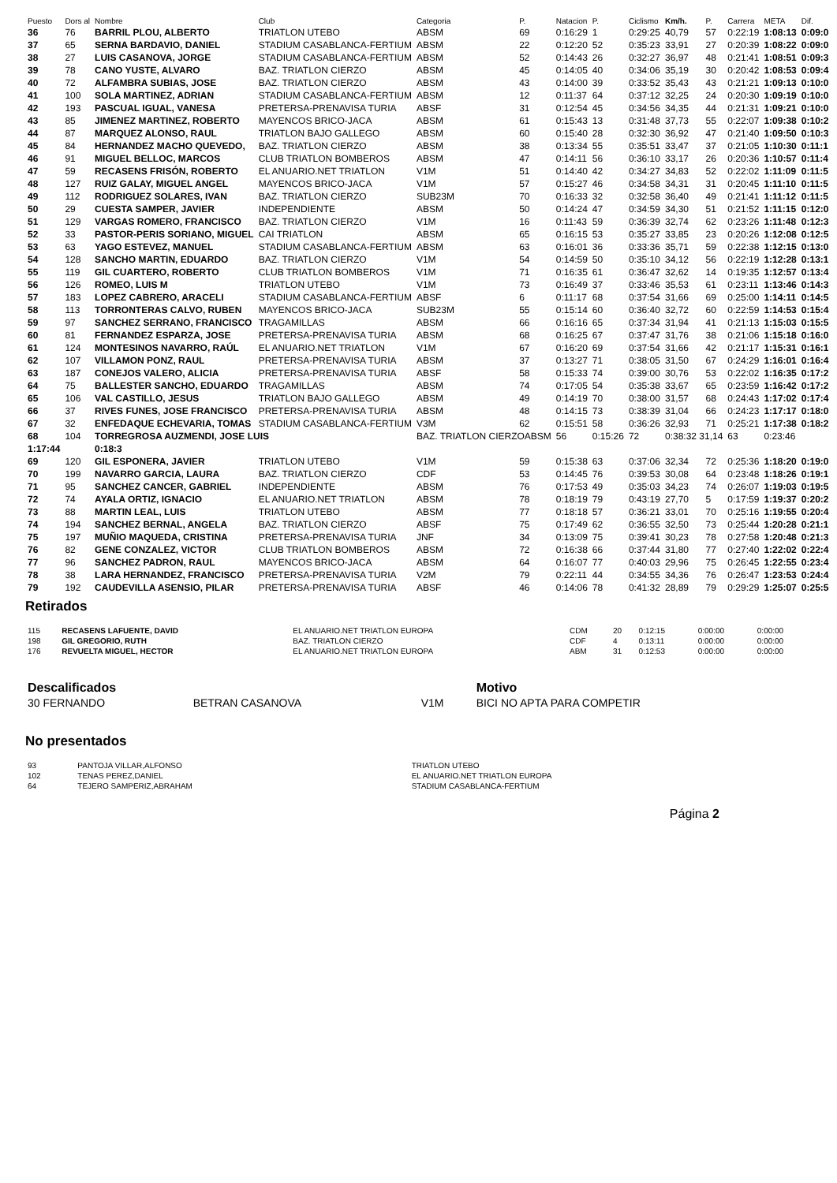| Puesto | Dors al | Nombre | Club | Categoria | P. | Natacion | P. | Ciclismo | Km/h. | P. | Carrera | META | Dif. |
| --- | --- | --- | --- | --- | --- | --- | --- | --- | --- | --- | --- | --- | --- |
| 36 | 76 | BARRIL PLOU, ALBERTO | TRIATLON UTEBO | ABSM | 69 | 0:16:29 | 1 | 0:29:25 | 40,79 | 57 | 0:22:19 | 1:08:13 | 0:09:0 |
| 37 | 65 | SERNA BARDAVIO, DANIEL | STADIUM CASABLANCA-FERTIUM | ABSM | 22 | 0:12:20 | 52 | 0:35:23 | 33,91 | 27 | 0:20:39 | 1:08:22 | 0:09:0 |
| 38 | 27 | LUIS CASANOVA, JORGE | STADIUM CASABLANCA-FERTIUM | ABSM | 52 | 0:14:43 | 26 | 0:32:27 | 36,97 | 48 | 0:21:41 | 1:08:51 | 0:09:3 |
| 39 | 78 | CANO YUSTE, ALVARO | BAZ. TRIATLON CIERZO | ABSM | 45 | 0:14:05 | 40 | 0:34:06 | 35,19 | 30 | 0:20:42 | 1:08:53 | 0:09:4 |
| 40 | 72 | ALFAMBRA SUBIAS, JOSE | BAZ. TRIATLON CIERZO | ABSM | 43 | 0:14:00 | 39 | 0:33:52 | 35,43 | 43 | 0:21:21 | 1:09:13 | 0:10:0 |
| 41 | 100 | SOLA MARTINEZ, ADRIAN | STADIUM CASABLANCA-FERTIUM | ABSM | 12 | 0:11:37 | 64 | 0:37:12 | 32,25 | 24 | 0:20:30 | 1:09:19 | 0:10:0 |
| 42 | 193 | PASCUAL IGUAL, VANESA | PRETERSA-PRENAVISA TURIA | ABSF | 31 | 0:12:54 | 45 | 0:34:56 | 34,35 | 44 | 0:21:31 | 1:09:21 | 0:10:0 |
| 43 | 85 | JIMENEZ MARTINEZ, ROBERTO | MAYENCOS BRICO-JACA | ABSM | 61 | 0:15:43 | 13 | 0:31:48 | 37,73 | 55 | 0:22:07 | 1:09:38 | 0:10:2 |
| 44 | 87 | MARQUEZ ALONSO, RAUL | TRIATLON BAJO GALLEGO | ABSM | 60 | 0:15:40 | 28 | 0:32:30 | 36,92 | 47 | 0:21:40 | 1:09:50 | 0:10:3 |
| 45 | 84 | HERNANDEZ MACHO QUEVEDO, | BAZ. TRIATLON CIERZO | ABSM | 38 | 0:13:34 | 55 | 0:35:51 | 33,47 | 37 | 0:21:05 | 1:10:30 | 0:11:1 |
| 46 | 91 | MIGUEL BELLOC, MARCOS | CLUB TRIATLON BOMBEROS | ABSM | 47 | 0:14:11 | 56 | 0:36:10 | 33,17 | 26 | 0:20:36 | 1:10:57 | 0:11:4 |
| 47 | 59 | RECASENS FRISÓN, ROBERTO | EL ANUARIO.NET TRIATLON | V1M | 51 | 0:14:40 | 42 | 0:34:27 | 34,83 | 52 | 0:22:02 | 1:11:09 | 0:11:5 |
| 48 | 127 | RUIZ GALAY, MIGUEL ANGEL | MAYENCOS BRICO-JACA | V1M | 57 | 0:15:27 | 46 | 0:34:58 | 34,31 | 31 | 0:20:45 | 1:11:10 | 0:11:5 |
| 49 | 112 | RODRIGUEZ SOLARES, IVAN | BAZ. TRIATLON CIERZO | SUB23M | 70 | 0:16:33 | 32 | 0:32:58 | 36,40 | 49 | 0:21:41 | 1:11:12 | 0:11:5 |
| 50 | 29 | CUESTA SAMPER, JAVIER | INDEPENDIENTE | ABSM | 50 | 0:14:24 | 47 | 0:34:59 | 34,30 | 51 | 0:21:52 | 1:11:15 | 0:12:0 |
| 51 | 129 | VARGAS ROMERO, FRANCISCO | BAZ. TRIATLON CIERZO | V1M | 16 | 0:11:43 | 59 | 0:36:39 | 32,74 | 62 | 0:23:26 | 1:11:48 | 0:12:3 |
| 52 | 33 | PASTOR-PERIS SORIANO, MIGUEL | CAI TRIATLON | ABSM | 65 | 0:16:15 | 53 | 0:35:27 | 33,85 | 23 | 0:20:26 | 1:12:08 | 0:12:5 |
| 53 | 63 | YAGO ESTEVEZ, MANUEL | STADIUM CASABLANCA-FERTIUM | ABSM | 63 | 0:16:01 | 36 | 0:33:36 | 35,71 | 59 | 0:22:38 | 1:12:15 | 0:13:0 |
| 54 | 128 | SANCHO MARTIN, EDUARDO | BAZ. TRIATLON CIERZO | V1M | 54 | 0:14:59 | 50 | 0:35:10 | 34,12 | 56 | 0:22:19 | 1:12:28 | 0:13:1 |
| 55 | 119 | GIL CUARTERO, ROBERTO | CLUB TRIATLON BOMBEROS | V1M | 71 | 0:16:35 | 61 | 0:36:47 | 32,62 | 14 | 0:19:35 | 1:12:57 | 0:13:4 |
| 56 | 126 | ROMEO, LUIS M | TRIATLON UTEBO | V1M | 73 | 0:16:49 | 37 | 0:33:46 | 35,53 | 61 | 0:23:11 | 1:13:46 | 0:14:3 |
| 57 | 183 | LOPEZ CABRERO, ARACELI | STADIUM CASABLANCA-FERTIUM | ABSF | 6 | 0:11:17 | 68 | 0:37:54 | 31,66 | 69 | 0:25:00 | 1:14:11 | 0:14:5 |
| 58 | 113 | TORRONTERAS CALVO, RUBEN | MAYENCOS BRICO-JACA | SUB23M | 55 | 0:15:14 | 60 | 0:36:40 | 32,72 | 60 | 0:22:59 | 1:14:53 | 0:15:4 |
| 59 | 97 | SANCHEZ SERRANO, FRANCISCO | TRAGAMILLAS | ABSM | 66 | 0:16:16 | 65 | 0:37:34 | 31,94 | 41 | 0:21:13 | 1:15:03 | 0:15:5 |
| 60 | 81 | FERNANDEZ ESPARZA, JOSE | PRETERSA-PRENAVISA TURIA | ABSM | 68 | 0:16:25 | 67 | 0:37:47 | 31,76 | 38 | 0:21:06 | 1:15:18 | 0:16:0 |
| 61 | 124 | MONTESINOS NAVARRO, RAÚL | EL ANUARIO.NET TRIATLON | V1M | 67 | 0:16:20 | 69 | 0:37:54 | 31,66 | 42 | 0:21:17 | 1:15:31 | 0:16:1 |
| 62 | 107 | VILLAMON PONZ, RAUL | PRETERSA-PRENAVISA TURIA | ABSM | 37 | 0:13:27 | 71 | 0:38:05 | 31,50 | 67 | 0:24:29 | 1:16:01 | 0:16:4 |
| 63 | 187 | CONEJOS VALERO, ALICIA | PRETERSA-PRENAVISA TURIA | ABSF | 58 | 0:15:33 | 74 | 0:39:00 | 30,76 | 53 | 0:22:02 | 1:16:35 | 0:17:2 |
| 64 | 75 | BALLESTER SANCHO, EDUARDO | TRAGAMILLAS | ABSM | 74 | 0:17:05 | 54 | 0:35:38 | 33,67 | 65 | 0:23:59 | 1:16:42 | 0:17:2 |
| 65 | 106 | VAL CASTILLO, JESUS | TRIATLON BAJO GALLEGO | ABSM | 49 | 0:14:19 | 70 | 0:38:00 | 31,57 | 68 | 0:24:43 | 1:17:02 | 0:17:4 |
| 66 | 37 | RIVES FUNES, JOSE FRANCISCO | PRETERSA-PRENAVISA TURIA | ABSM | 48 | 0:14:15 | 73 | 0:38:39 | 31,04 | 66 | 0:24:23 | 1:17:17 | 0:18:0 |
| 67 | 32 | ENFEDAQUE ECHEVARIA, TOMAS | STADIUM CASABLANCA-FERTIUM | V3M | 62 | 0:15:51 | 58 | 0:36:26 | 32,93 | 71 | 0:25:21 | 1:17:38 | 0:18:2 |
| 68 | 104 | TORREGROSA AUZMENDI, JOSE LUIS | | BAZ. TRIATLON CIERZOABSM | | 56 | 0:15:26 | 72 | 0:38:32 31,14 | | 63 | 0:23:46 | |
| 1:17:44 | | 0:18:3 | | | | | | | | | | | |
| 69 | 120 | GIL ESPONERA, JAVIER | TRIATLON UTEBO | V1M | 59 | 0:15:38 | 63 | 0:37:06 | 32,34 | 72 | 0:25:36 | 1:18:20 | 0:19:0 |
| 70 | 199 | NAVARRO GARCIA, LAURA | BAZ. TRIATLON CIERZO | CDF | 53 | 0:14:45 | 76 | 0:39:53 | 30,08 | 64 | 0:23:48 | 1:18:26 | 0:19:1 |
| 71 | 95 | SANCHEZ CANCER, GABRIEL | INDEPENDIENTE | ABSM | 76 | 0:17:53 | 49 | 0:35:03 | 34,23 | 74 | 0:26:07 | 1:19:03 | 0:19:5 |
| 72 | 74 | AYALA ORTIZ, IGNACIO | EL ANUARIO.NET TRIATLON | ABSM | 78 | 0:18:19 | 79 | 0:43:19 | 27,70 | 5 | 0:17:59 | 1:19:37 | 0:20:2 |
| 73 | 88 | MARTIN LEAL, LUIS | TRIATLON UTEBO | ABSM | 77 | 0:18:18 | 57 | 0:36:21 | 33,01 | 70 | 0:25:16 | 1:19:55 | 0:20:4 |
| 74 | 194 | SANCHEZ BERNAL, ANGELA | BAZ. TRIATLON CIERZO | ABSF | 75 | 0:17:49 | 62 | 0:36:55 | 32,50 | 73 | 0:25:44 | 1:20:28 | 0:21:1 |
| 75 | 197 | MUÑIO MAQUEDA, CRISTINA | PRETERSA-PRENAVISA TURIA | JNF | 34 | 0:13:09 | 75 | 0:39:41 | 30,23 | 78 | 0:27:58 | 1:20:48 | 0:21:3 |
| 76 | 82 | GENE CONZALEZ, VICTOR | CLUB TRIATLON BOMBEROS | ABSM | 72 | 0:16:38 | 66 | 0:37:44 | 31,80 | 77 | 0:27:40 | 1:22:02 | 0:22:4 |
| 77 | 96 | SANCHEZ PADRON, RAUL | MAYENCOS BRICO-JACA | ABSM | 64 | 0:16:07 | 77 | 0:40:03 | 29,96 | 75 | 0:26:45 | 1:22:55 | 0:23:4 |
| 78 | 38 | LARA HERNANDEZ, FRANCISCO | PRETERSA-PRENAVISA TURIA | V2M | 79 | 0:22:11 | 44 | 0:34:55 | 34,36 | 76 | 0:26:47 | 1:23:53 | 0:24:4 |
| 79 | 192 | CAUDEVILLA ASENSIO, PILAR | PRETERSA-PRENAVISA TURIA | ABSF | 46 | 0:14:06 | 78 | 0:41:32 | 28,89 | 79 | 0:29:29 | 1:25:07 | 0:25:5 |
Retirados
| 115 | RECASENS LAFUENTE, DAVID | EL ANUARIO.NET TRIATLON EUROPA | CDM | 20 | 0:12:15 | 0:00:00 | 0:00:00 |
| 198 | GIL GREGORIO, RUTH | BAZ. TRIATLON CIERZO | CDF | 4 | 0:13:11 | 0:00:00 | 0:00:00 |
| 176 | REVUELTA MIGUEL, HECTOR | EL ANUARIO.NET TRIATLON EUROPA | ABM | 31 | 0:12:53 | 0:00:00 | 0:00:00 |
| Descalificados | | | Motivo |
| 30 FERNANDO | BETRAN CASANOVA | V1M | BICI NO APTA PARA COMPETIR |
No presentados
| 93 | PANTOJA VILLAR,ALFONSO | TRIATLON UTEBO |
| 102 | TENAS PEREZ,DANIEL | EL ANUARIO.NET TRIATLON EUROPA |
| 64 | TEJERO SAMPERIZ,ABRAHAM | STADIUM CASABLANCA-FERTIUM |
Página 2